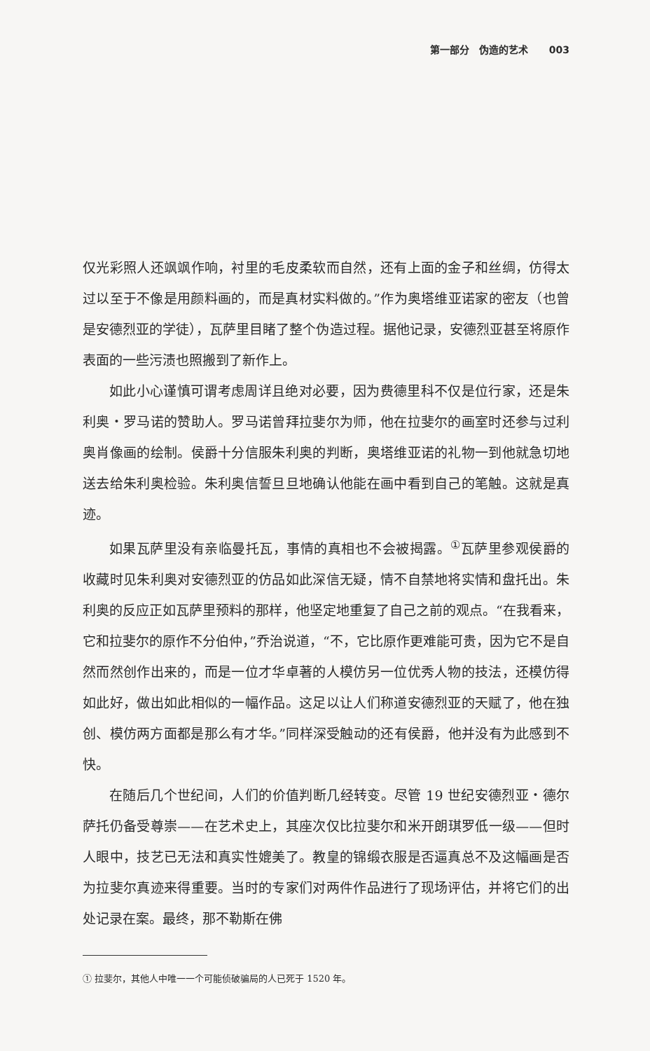第一部分　伪造的艺术 003
仅光彩照人还飒飒作响，衬里的毛皮柔软而自然，还有上面的金子和丝绸，仿得太过以至于不像是用颜料画的，而是真材实料做的。”作为奥塔维亚诺家的密友（也曾是安德烈亚的学徒），瓦萨里目睹了整个伪造过程。据他记录，安德烈亚甚至将原作表面的一些污渍也照搬到了新作上。
如此小心谨慎可谓考虑周详且绝对必要，因为费德里科不仅是位行家，还是朱利奥・罗马诺的赞助人。罗马诺曾拜拉斐尔为师，他在拉斐尔的画室时还参与过利奥肖像画的绘制。侯爵十分信服朱利奥的判断，奥塔维亚诺的礼物一到他就急切地送去给朱利奥检验。朱利奥信誓旦旦地确认他能在画中看到自己的笔触。这就是真迹。
如果瓦萨里没有亲临曼托瓦，事情的真相也不会被揭露。<sup>①</sup>瓦萨里参观侯爵的收藏时见朱利奥对安德烈亚的仿品如此深信无疑，情不自禁地将实情和盘托出。朱利奥的反应正如瓦萨里预料的那样，他坚定地重复了自己之前的观点。“在我看来，它和拉斐尔的原作不分伯仲，”乔治说道，“不，它比原作更难能可贵，因为它不是自然而然创作出来的，而是一位才华卓著的人模仿另一位优秀人物的技法，还模仿得如此好，做出如此相似的一幅作品。这足以让人们称道安德烈亚的天赋了，他在独创、模仿两方面都是那么有才华。”同样深受触动的还有侯爵，他并没有为此感到不快。
在随后几个世纪间，人们的价值判断几经转变。尽管 19 世纪安德烈亚・德尔萨托仍备受尊崇——在艺术史上，其座次仅比拉斐尔和米开朗琪罗低一级——但时人眼中，技艺已无法和真实性媲美了。教皇的锦缎衣服是否逼真总不及这幅画是否为拉斐尔真迹来得重要。当时的专家们对两件作品进行了现场评估，并将它们的出处记录在案。最终，那不勒斯在佛
① 拉斐尔，其他人中唯一一个可能侦破骗局的人已死于 1520 年。